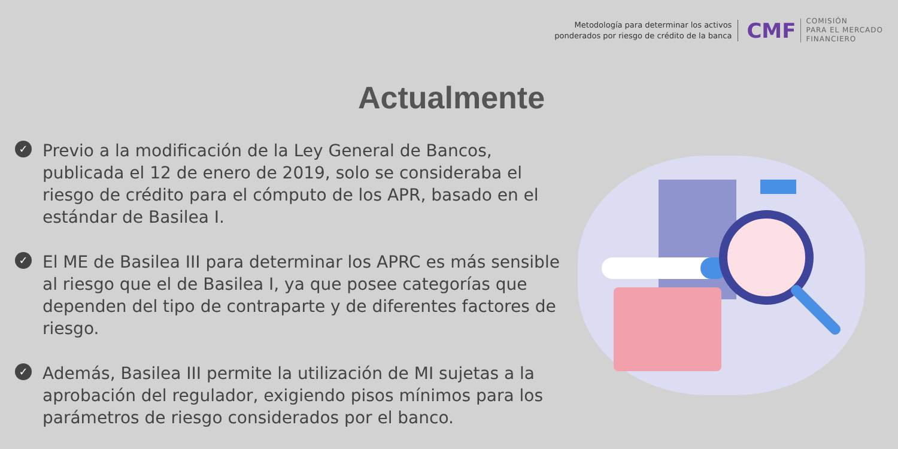Metodología para determinar los activos
ponderados por riesgo de crédito de la banca
CMF
COMISIÓN
PARA EL MERCADO
FINANCIERO
Actualmente
✓ Previo a la modificación de la Ley General de Bancos, publicada el 12 de enero de 2019, solo se consideraba el riesgo de crédito para el cómputo de los APR, basado en el estándar de Basilea I.
✓ El ME de Basilea III para determinar los APRC es más sensible al riesgo que el de Basilea I, ya que posee categorías que dependen del tipo de contraparte y de diferentes factores de riesgo.
✓ Además, Basilea III permite la utilización de MI sujetas a la aprobación del regulador, exigiendo pisos mínimos para los parámetros de riesgo considerados por el banco.